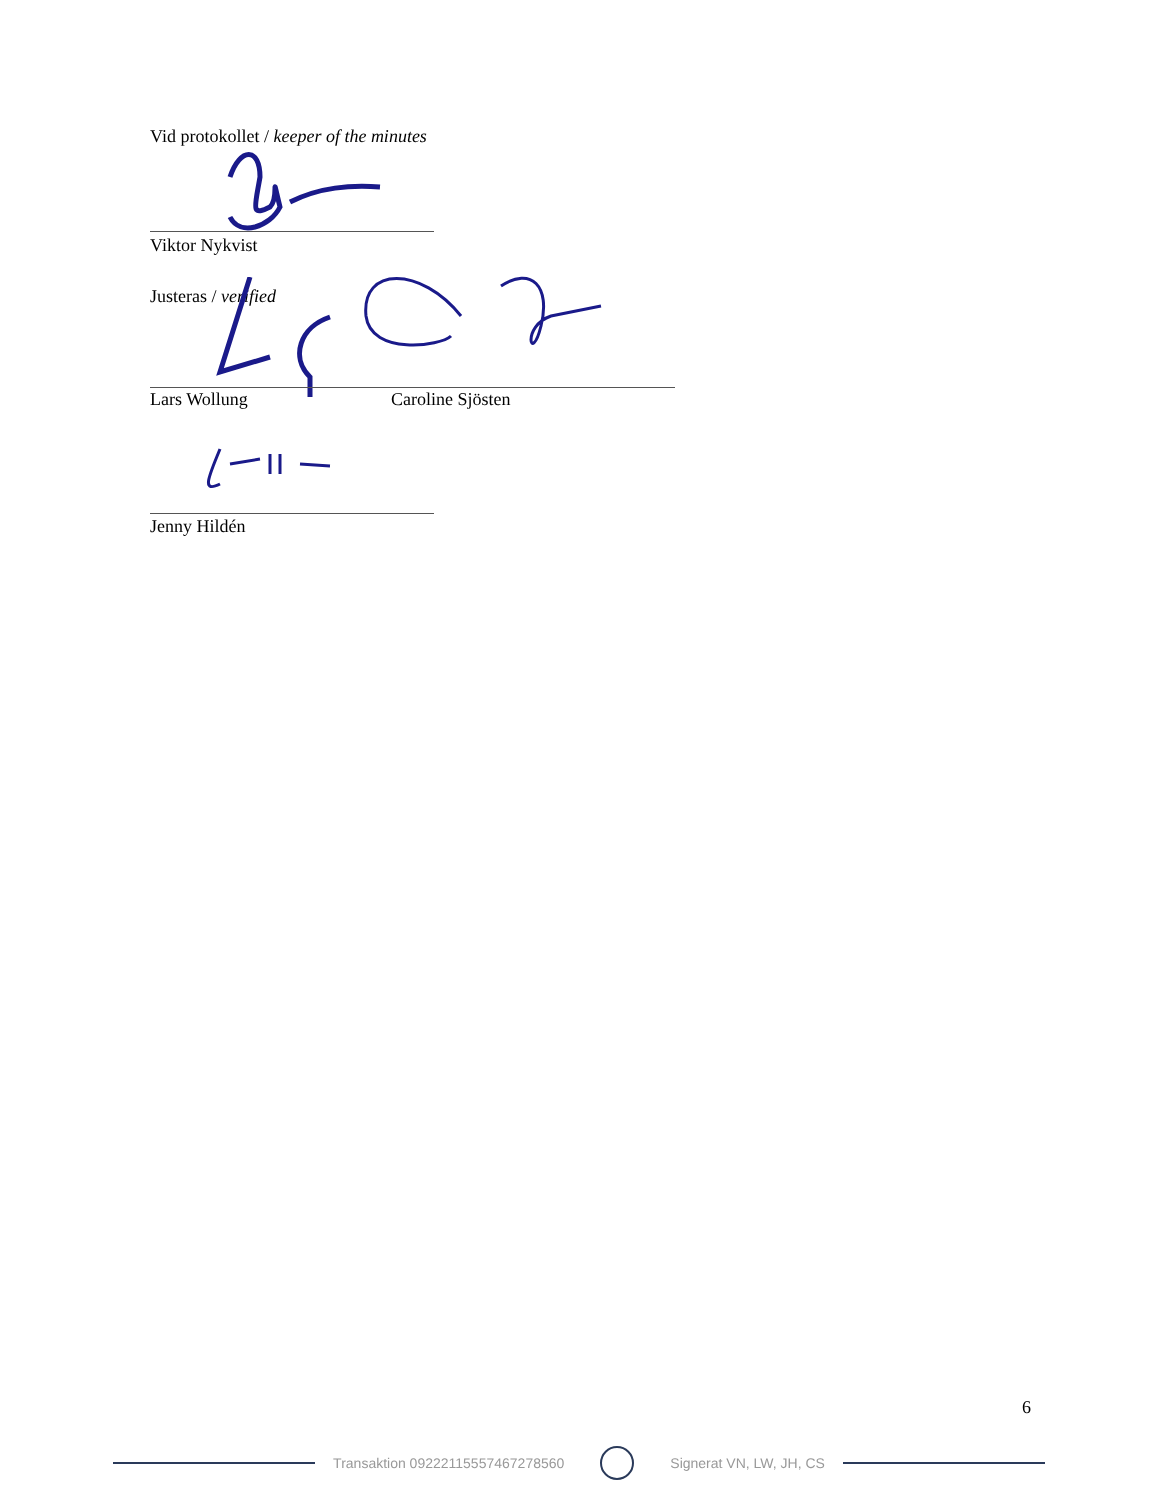Vid protokollet / keeper of the minutes
Viktor Nykvist
Justeras / verified
Lars Wollung
Caroline Sjösten
Jenny Hildén
6
Transaktion 09222115557467278560 Signerat VN, LW, JH, CS